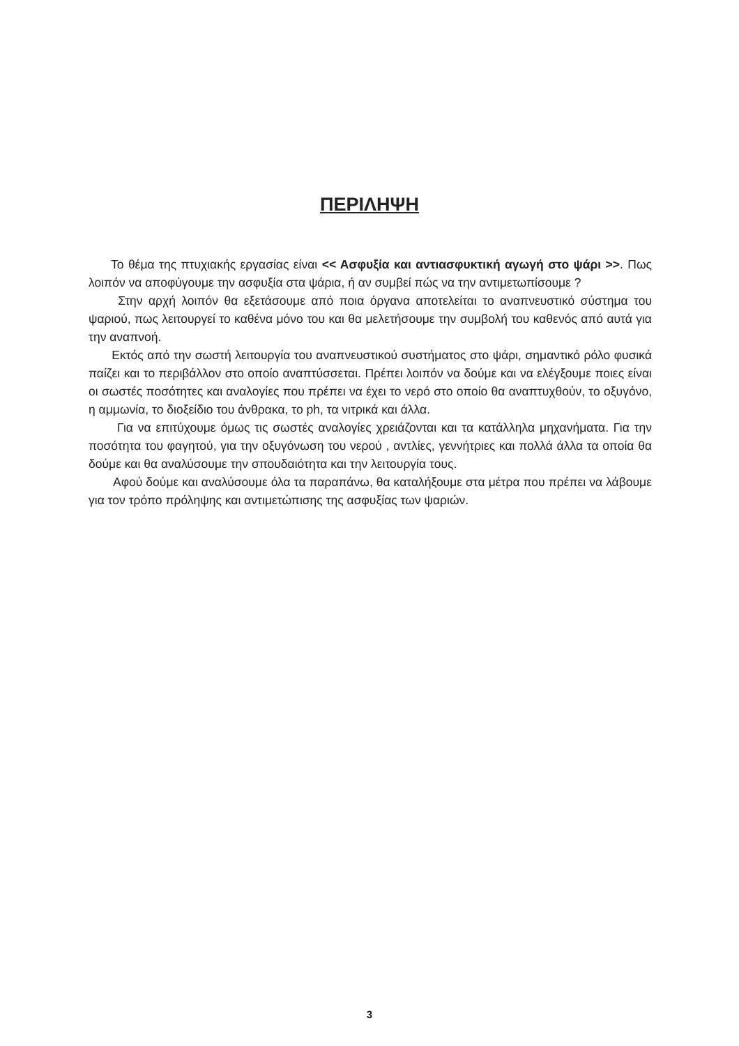ΠΕΡΙΛΗΨΗ
Το θέμα της πτυχιακής εργασίας είναι << Ασφυξία και αντιασφυκτική αγωγή στο ψάρι >>. Πως λοιπόν να αποφύγουμε την ασφυξία στα ψάρια, ή αν συμβεί πώς να την αντιμετωπίσουμε ?
Στην αρχή λοιπόν θα εξετάσουμε από ποια όργανα αποτελείται το αναπνευστικό σύστημα του ψαριού, πως λειτουργεί το καθένα μόνο του και θα μελετήσουμε την συμβολή του καθενός από αυτά για την αναπνοή.
Εκτός από την σωστή λειτουργία του αναπνευστικού συστήματος στο ψάρι, σημαντικό ρόλο φυσικά παίζει και το περιβάλλον στο οποίο αναπτύσσεται. Πρέπει λοιπόν να δούμε και να ελέγξουμε ποιες είναι οι σωστές ποσότητες και αναλογίες που πρέπει να έχει το νερό στο οποίο θα αναπτυχθούν, το οξυγόνο, η αμμωνία, το διοξείδιο του άνθρακα, το ph, τα νιτρικά και άλλα.
Για να επιτύχουμε όμως τις σωστές αναλογίες χρειάζονται και τα κατάλληλα μηχανήματα. Για την ποσότητα του φαγητού, για την οξυγόνωση του νερού , αντλίες, γεννήτριες και πολλά άλλα τα οποία θα δούμε και θα αναλύσουμε την σπουδαιότητα και την λειτουργία τους.
Αφού δούμε και αναλύσουμε όλα τα παραπάνω, θα καταλήξουμε στα μέτρα που πρέπει να λάβουμε για τον τρόπο πρόληψης και αντιμετώπισης της ασφυξίας των ψαριών.
3